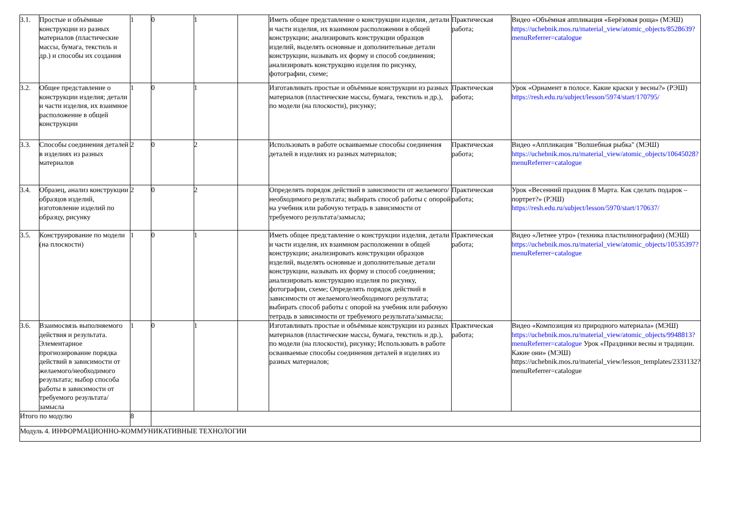| 3.1. | Простые и объёмные конструкции из разных материалов (пластические массы, бумага, текстиль и др.) и способы их создания | 1 | 0 | 1 | | Иметь общее представление о конструкции изделия, детали и части изделия, их взаимном расположении в общей конструкции; анализировать конструкции образцов изделий, выделять основные и дополнительные детали конструкции, называть их форму и способ соединения; анализировать конструкцию изделия по рисунку, фотографии, схеме; | Практическая работа; | Видео «Объёмная аппликация «Берёзовая роща» (МЭШ) https://uchebnik.mos.ru/material_view/atomic_objects/8528639?menuReferrer=catalogue |
| 3.2. | Общее представление о конструкции изделия; детали и части изделия, их взаимное расположение в общей конструкции | 1 | 0 | 1 | | Изготавливать простые и объёмные конструкции из разных материалов (пластические массы, бумага, текстиль и др.), по модели (на плоскости), рисунку; | Практическая работа; | Урок «Орнамент в полосе. Какие краски у весны?» (РЭШ) https://resh.edu.ru/subject/lesson/5974/start/170795/ |
| 3.3. | Способы соединения деталей в изделиях из разных материалов | 2 | 0 | 2 | | Использовать в работе осваиваемые способы соединения деталей в изделиях из разных материалов; | Практическая работа; | Видео «Аппликация "Волшебная рыбка" (МЭШ) https://uchebnik.mos.ru/material_view/atomic_objects/10645028?menuReferrer=catalogue |
| 3.4. | Образец, анализ конструкции образцов изделий, изготовление изделий по образцу, рисунку | 2 | 0 | 2 | | Определять порядок действий в зависимости от желаемого/необходимого результата; выбирать способ работы с опорой на учебник или рабочую тетрадь в зависимости от требуемого результата/замысла; | Практическая работа; | Урок «Весенний праздник 8 Марта. Как сделать подарок – портрет?» (РЭШ) https://resh.edu.ru/subject/lesson/5970/start/170637/ |
| 3.5. | Конструирование по модели (на плоскости) | 1 | 0 | 1 | | Иметь общее представление о конструкции изделия, детали и части изделия, их взаимном расположении в общей конструкции; анализировать конструкции образцов изделий, выделять основные и дополнительные детали конструкции, называть их форму и способ соединения; анализировать конструкцию изделия по рисунку, фотографии, схеме; Определять порядок действий в зависимости от желаемого/необходимого результата; выбирать способ работы с опорой на учебник или рабочую тетрадь в зависимости от требуемого результата/замысла; | Практическая работа; | Видео «Летнее утро» (техника пластилинографии) (МЭШ) https://uchebnik.mos.ru/material_view/atomic_objects/10535397?menuReferrer=catalogue |
| 3.6. | Взаимосвязь выполняемого действия и результата. Элементарное прогнозирование порядка действий в зависимости от желаемого/необходимого результата; выбор способа работы в зависимости от требуемого результата/замысла | 1 | 0 | 1 | | Изготавливать простые и объёмные конструкции из разных материалов (пластические массы, бумага, текстиль и др.), по модели (на плоскости), рисунку; Использовать в работе осваиваемые способы соединения деталей в изделиях из разных материалов; | Практическая работа; | Видео «Композиция из природного материала» (МЭШ) https://uchebnik.mos.ru/material_view/atomic_objects/9948813?menuReferrer=catalogue Урок «Праздники весны и традиции. Какие они» (МЭШ) https://uchebnik.mos.ru/material_view/lesson_templates/2331132? menuReferrer=catalogue |
| Итого по модулю | | 8 | | | | | | |
| Модуль 4. ИНФОРМАЦИОННО-КОММУНИКАТИВНЫЕ ТЕХНОЛОГИИ | | | | | | | | |